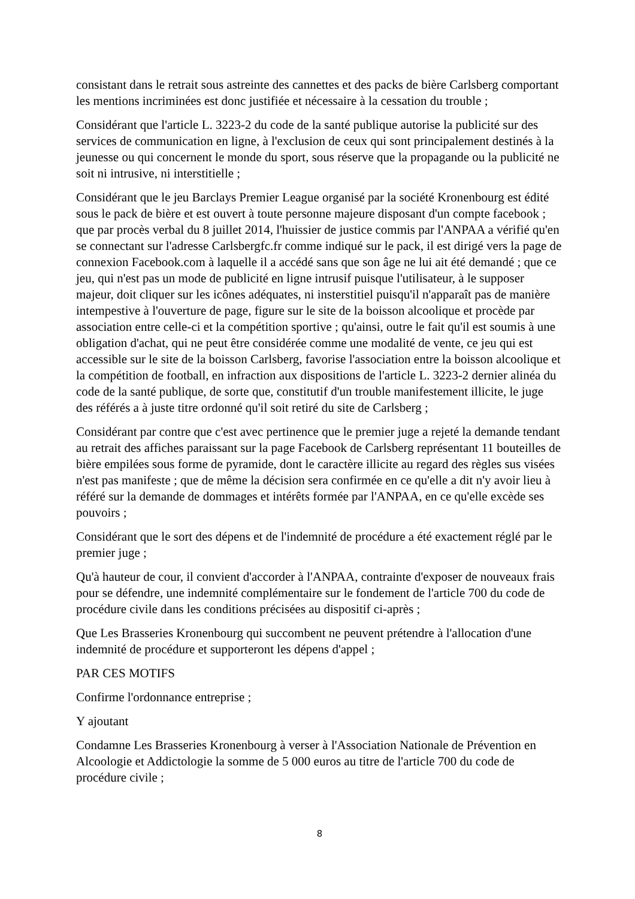consistant dans le retrait sous astreinte des cannettes et des packs de bière Carlsberg comportant les mentions incriminées est donc justifiée et nécessaire à la cessation du trouble ;
Considérant que l'article L. 3223-2 du code de la santé publique autorise la publicité sur des services de communication en ligne, à l'exclusion de ceux qui sont principalement destinés à la jeunesse ou qui concernent le monde du sport, sous réserve que la propagande ou la publicité ne soit ni intrusive, ni interstitielle ;
Considérant que le jeu Barclays Premier League organisé par la société Kronenbourg est édité sous le pack de bière et est ouvert à toute personne majeure disposant d'un compte facebook ; que par procès verbal du 8 juillet 2014, l'huissier de justice commis par l'ANPAA a vérifié qu'en se connectant sur l'adresse Carlsbergfc.fr comme indiqué sur le pack, il est dirigé vers la page de connexion Facebook.com à laquelle il a accédé sans que son âge ne lui ait été demandé ; que ce jeu, qui n'est pas un mode de publicité en ligne intrusif puisque l'utilisateur, à le supposer majeur, doit cliquer sur les icônes adéquates, ni insterstitiel puisqu'il n'apparaît pas de manière intempestive à l'ouverture de page, figure sur le site de la boisson alcoolique et procède par association entre celle-ci et la compétition sportive ; qu'ainsi, outre le fait qu'il est soumis à une obligation d'achat, qui ne peut être considérée comme une modalité de vente, ce jeu qui est accessible sur le site de la boisson Carlsberg, favorise l'association entre la boisson alcoolique et la compétition de football, en infraction aux dispositions de l'article L. 3223-2 dernier alinéa du code de la santé publique, de sorte que, constitutif d'un trouble manifestement illicite, le juge des référés a à juste titre ordonné qu'il soit retiré du site de Carlsberg ;
Considérant par contre que c'est avec pertinence que le premier juge a rejeté la demande tendant au retrait des affiches paraissant sur la page Facebook de Carlsberg représentant 11 bouteilles de bière empilées sous forme de pyramide, dont le caractère illicite au regard des règles sus visées n'est pas manifeste ; que de même la décision sera confirmée en ce qu'elle a dit n'y avoir lieu à référé sur la demande de dommages et intérêts formée par l'ANPAA, en ce qu'elle excède ses pouvoirs ;
Considérant que le sort des dépens et de l'indemnité de procédure a été exactement réglé par le premier juge ;
Qu'à hauteur de cour, il convient d'accorder à l'ANPAA, contrainte d'exposer de nouveaux frais pour se défendre, une indemnité complémentaire sur le fondement de l'article 700 du code de procédure civile dans les conditions précisées au dispositif ci-après ;
Que Les Brasseries Kronenbourg qui succombent ne peuvent prétendre à l'allocation d'une indemnité de procédure et supporteront les dépens d'appel ;
PAR CES MOTIFS
Confirme l'ordonnance entreprise ;
Y ajoutant
Condamne Les Brasseries Kronenbourg à verser à l'Association Nationale de Prévention en Alcoologie et Addictologie la somme de 5 000 euros au titre de l'article 700 du code de procédure civile ;
8